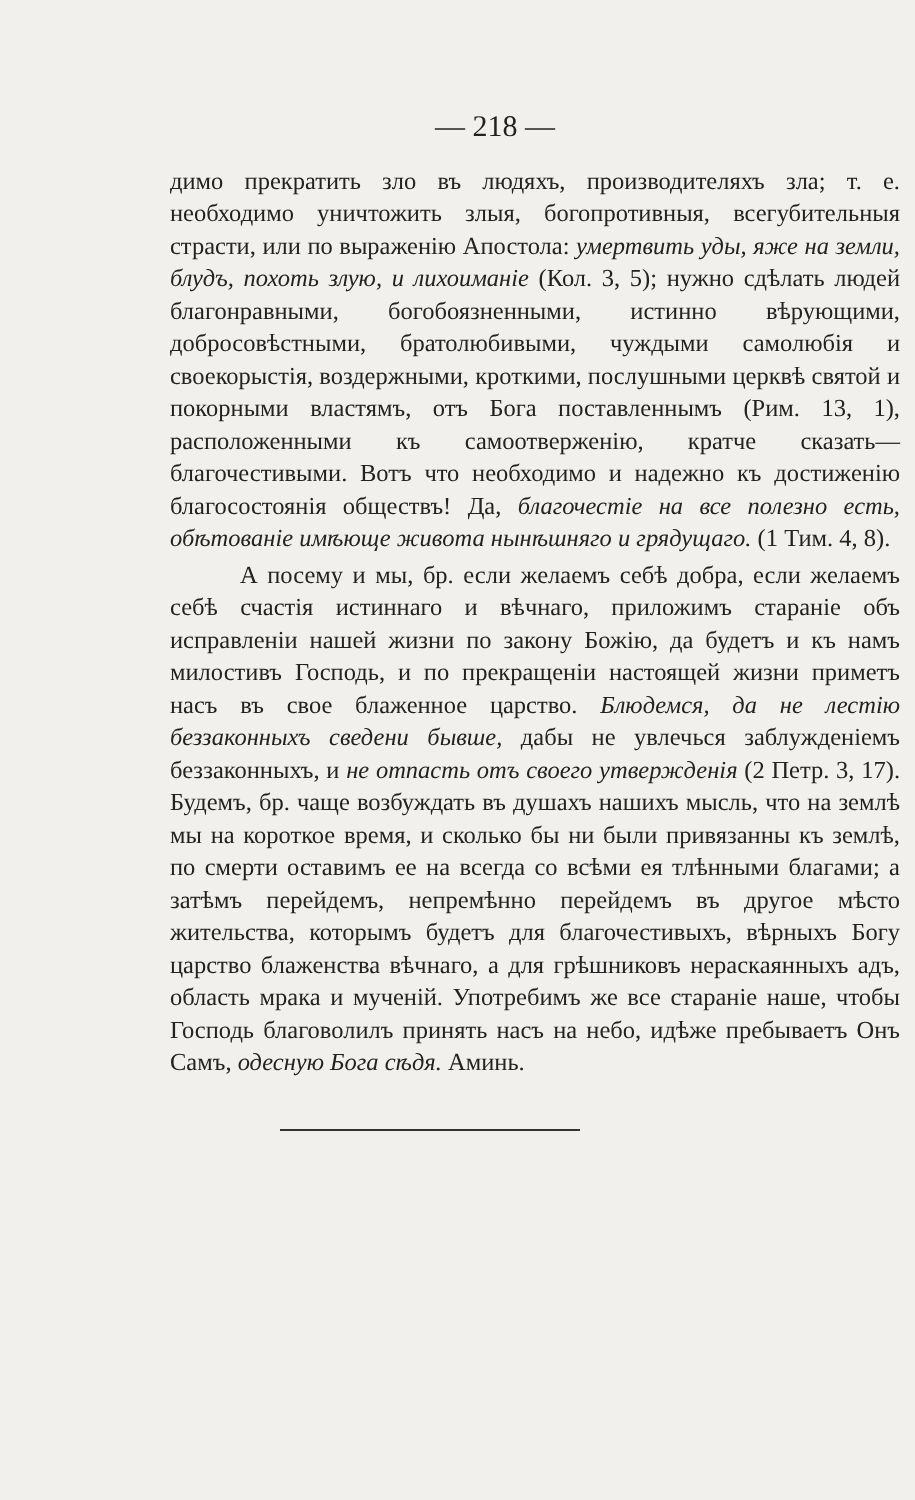— 218 —
димо прекратить зло въ людяхъ, производителяхъ зла; т. е. необходимо уничтожить злыя, богопротивныя, всегубительныя страсти, или по выраженію Апостола: умертвить уды, яже на земли, блудъ, похоть злую, и лихоиманіе (Кол. 3, 5); нужно сдѣлать людей благонравными, богобоязненными, истинно вѣрующими, добросовѣстными, братолюбивыми, чуждыми самолюбія и своекорыстія, воздержными, кроткими, послушными церквѣ святой и покорными властямъ, отъ Бога поставленнымъ (Рим. 13, 1), расположенными къ самоотверженію, кратче сказать—благочестивыми. Вотъ что необходимо и надежно къ достиженію благосостоянія обществъ! Да, благочестіе на все полезно есть, обѣтованіе имѣюще живота нынѣшняго и грядущаго. (1 Тим. 4, 8).
А посему и мы, бр. если желаемъ себѣ добра, если желаемъ себѣ счастія истиннаго и вѣчнаго, приложимъ стараніе объ исправленіи нашей жизни по закону Божію, да будетъ и къ намъ милостивъ Господь, и по прекращеніи настоящей жизни приметъ насъ въ свое блаженное царство. Блюдемся, да не лестію беззаконныхъ сведени бывше, дабы не увлечься заблужденіемъ беззаконныхъ, и не отпасть отъ своего утвержденія (2 Петр. 3, 17). Будемъ, бр. чаще возбуждать въ душахъ нашихъ мысль, что на землѣ мы на короткое время, и сколько бы ни были привязанны къ землѣ, по смерти оставимъ ее на всегда со всѣми ея тлѣнными благами; а затѣмъ перейдемъ, непремѣнно перейдемъ въ другое мѣсто жительства, которымъ будетъ для благочестивыхъ, вѣрныхъ Богу царство блаженства вѣчнаго, а для грѣшниковъ нераскаянныхъ адъ, область мрака и мученій. Употребимъ же все стараніе наше, чтобы Господь благоволилъ принять насъ на небо, идѣже пребываетъ Онъ Самъ, одесную Бога сѣдя. Аминь.